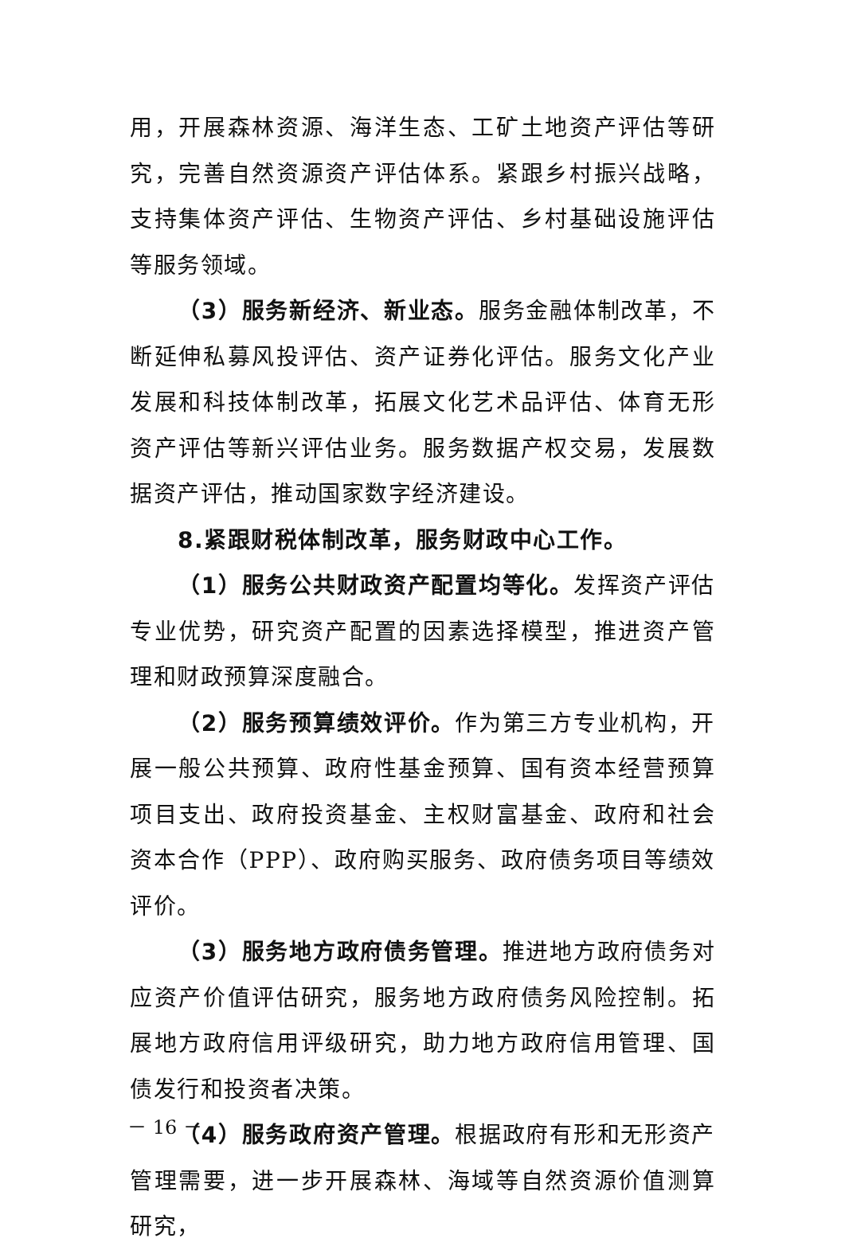用，开展森林资源、海洋生态、工矿土地资产评估等研究，完善自然资源资产评估体系。紧跟乡村振兴战略，支持集体资产评估、生物资产评估、乡村基础设施评估等服务领域。
（3）服务新经济、新业态。服务金融体制改革，不断延伸私募风投评估、资产证券化评估。服务文化产业发展和科技体制改革，拓展文化艺术品评估、体育无形资产评估等新兴评估业务。服务数据产权交易，发展数据资产评估，推动国家数字经济建设。
8.紧跟财税体制改革，服务财政中心工作。
（1）服务公共财政资产配置均等化。发挥资产评估专业优势，研究资产配置的因素选择模型，推进资产管理和财政预算深度融合。
（2）服务预算绩效评价。作为第三方专业机构，开展一般公共预算、政府性基金预算、国有资本经营预算项目支出、政府投资基金、主权财富基金、政府和社会资本合作（PPP）、政府购买服务、政府债务项目等绩效评价。
（3）服务地方政府债务管理。推进地方政府债务对应资产价值评估研究，服务地方政府债务风险控制。拓展地方政府信用评级研究，助力地方政府信用管理、国债发行和投资者决策。
（4）服务政府资产管理。根据政府有形和无形资产管理需要，进一步开展森林、海域等自然资源价值测算研究，
－ 16 －